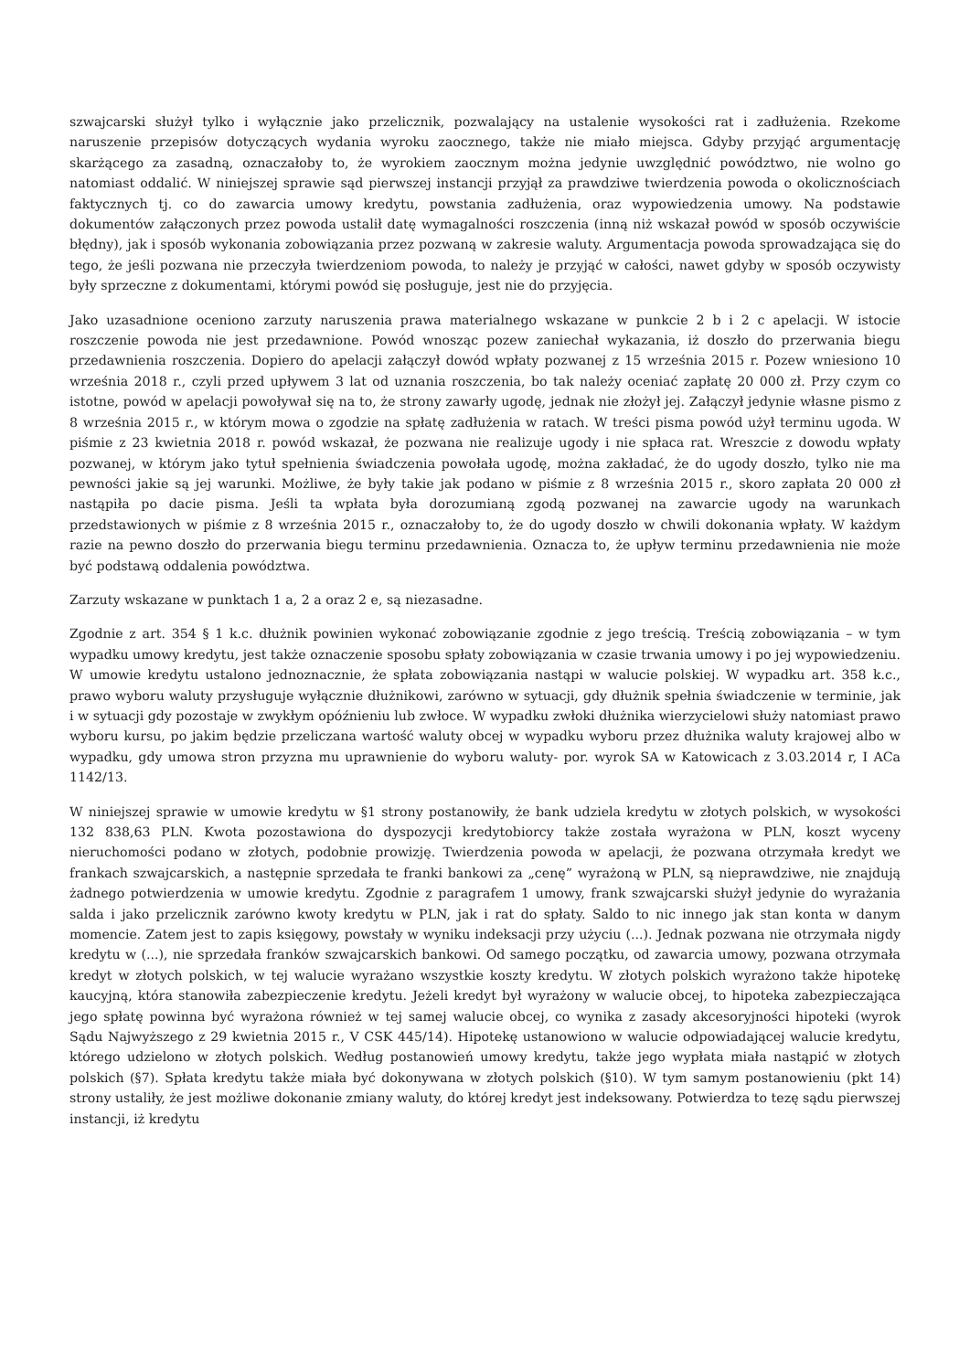szwajcarski służył tylko i wyłącznie jako przelicznik, pozwalający na ustalenie wysokości rat i zadłużenia. Rzekome naruszenie przepisów dotyczących wydania wyroku zaocznego, także nie miało miejsca. Gdyby przyjąć argumentację skarżącego za zasadną, oznaczałoby to, że wyrokiem zaocznym można jedynie uwzględnić powództwo, nie wolno go natomiast oddalić. W niniejszej sprawie sąd pierwszej instancji przyjął za prawdziwe twierdzenia powoda o okolicznościach faktycznych tj. co do zawarcia umowy kredytu, powstania zadłużenia, oraz wypowiedzenia umowy. Na podstawie dokumentów załączonych przez powoda ustalił datę wymagalności roszczenia (inną niż wskazał powód w sposób oczywiście błędny), jak i sposób wykonania zobowiązania przez pozwaną w zakresie waluty. Argumentacja powoda sprowadzająca się do tego, że jeśli pozwana nie przeczyła twierdzeniom powoda, to należy je przyjąć w całości, nawet gdyby w sposób oczywisty były sprzeczne z dokumentami, którymi powód się posługuje, jest nie do przyjęcia.
Jako uzasadnione oceniono zarzuty naruszenia prawa materialnego wskazane w punkcie 2 b i 2 c apelacji. W istocie roszczenie powoda nie jest przedawnione. Powód wnosząc pozew zaniechał wykazania, iż doszło do przerwania biegu przedawnienia roszczenia. Dopiero do apelacji załączył dowód wpłaty pozwanej z 15 września 2015 r. Pozew wniesiono 10 września 2018 r., czyli przed upływem 3 lat od uznania roszczenia, bo tak należy oceniać zapłatę 20 000 zł. Przy czym co istotne, powód w apelacji powoływał się na to, że strony zawarły ugodę, jednak nie złożył jej. Załączył jedynie własne pismo z 8 września 2015 r., w którym mowa o zgodzie na spłatę zadłużenia w ratach. W treści pisma powód użył terminu ugoda. W piśmie z 23 kwietnia 2018 r. powód wskazał, że pozwana nie realizuje ugody i nie spłaca rat. Wreszcie z dowodu wpłaty pozwanej, w którym jako tytuł spełnienia świadczenia powołała ugodę, można zakładać, że do ugody doszło, tylko nie ma pewności jakie są jej warunki. Możliwe, że były takie jak podano w piśmie z 8 września 2015 r., skoro zapłata 20 000 zł nastąpiła po dacie pisma. Jeśli ta wpłata była dorozumianą zgodą pozwanej na zawarcie ugody na warunkach przedstawionych w piśmie z 8 września 2015 r., oznaczałoby to, że do ugody doszło w chwili dokonania wpłaty. W każdym razie na pewno doszło do przerwania biegu terminu przedawnienia. Oznacza to, że upływ terminu przedawnienia nie może być podstawą oddalenia powództwa.
Zarzuty wskazane w punktach 1 a, 2 a oraz 2 e, są niezasadne.
Zgodnie z art. 354 § 1 k.c. dłużnik powinien wykonać zobowiązanie zgodnie z jego treścią. Treścią zobowiązania – w tym wypadku umowy kredytu, jest także oznaczenie sposobu spłaty zobowiązania w czasie trwania umowy i po jej wypowiedzeniu. W umowie kredytu ustalono jednoznacznie, że spłata zobowiązania nastąpi w walucie polskiej. W wypadku art. 358 k.c., prawo wyboru waluty przysługuje wyłącznie dłużnikowi, zarówno w sytuacji, gdy dłużnik spełnia świadczenie w terminie, jak i w sytuacji gdy pozostaje w zwykłym opóźnieniu lub zwłoce. W wypadku zwłoki dłużnika wierzycielowi służy natomiast prawo wyboru kursu, po jakim będzie przeliczana wartość waluty obcej w wypadku wyboru przez dłużnika waluty krajowej albo w wypadku, gdy umowa stron przyzna mu uprawnienie do wyboru waluty- por. wyrok SA w Katowicach z 3.03.2014 r, I ACa 1142/13.
W niniejszej sprawie w umowie kredytu w §1 strony postanowiły, że bank udziela kredytu w złotych polskich, w wysokości 132 838,63 PLN. Kwota pozostawiona do dyspozycji kredytobiorcy także została wyrażona w PLN, koszt wyceny nieruchomości podano w złotych, podobnie prowizję. Twierdzenia powoda w apelacji, że pozwana otrzymała kredyt we frankach szwajcarskich, a następnie sprzedała te franki bankowi za „cenę” wyrażoną w PLN, są nieprawdziwe, nie znajdują żadnego potwierdzenia w umowie kredytu. Zgodnie z paragrafem 1 umowy, frank szwajcarski służył jedynie do wyrażania salda i jako przelicznik zarówno kwoty kredytu w PLN, jak i rat do spłaty. Saldo to nic innego jak stan konta w danym momencie. Zatem jest to zapis księgowy, powstały w wyniku indeksacji przy użyciu (...). Jednak pozwana nie otrzymała nigdy kredytu w (...), nie sprzedała franków szwajcarskich bankowi. Od samego początku, od zawarcia umowy, pozwana otrzymała kredyt w złotych polskich, w tej walucie wyrażano wszystkie koszty kredytu. W złotych polskich wyrażono także hipotekę kaucyjną, która stanowiła zabezpieczenie kredytu. Jeżeli kredyt był wyrażony w walucie obcej, to hipoteka zabezpieczająca jego spłatę powinna być wyrażona również w tej samej walucie obcej, co wynika z zasady akcesoryjności hipoteki (wyrok Sądu Najwyższego z 29 kwietnia 2015 r., V CSK 445/14). Hipotekę ustanowiono w walucie odpowiadającej walucie kredytu, którego udzielono w złotych polskich. Według postanowień umowy kredytu, także jego wypłata miała nastąpić w złotych polskich (§7). Spłata kredytu także miała być dokonywana w złotych polskich (§10). W tym samym postanowieniu (pkt 14) strony ustaliły, że jest możliwe dokonanie zmiany waluty, do której kredyt jest indeksowany. Potwierdza to tezę sądu pierwszej instancji, iż kredytu